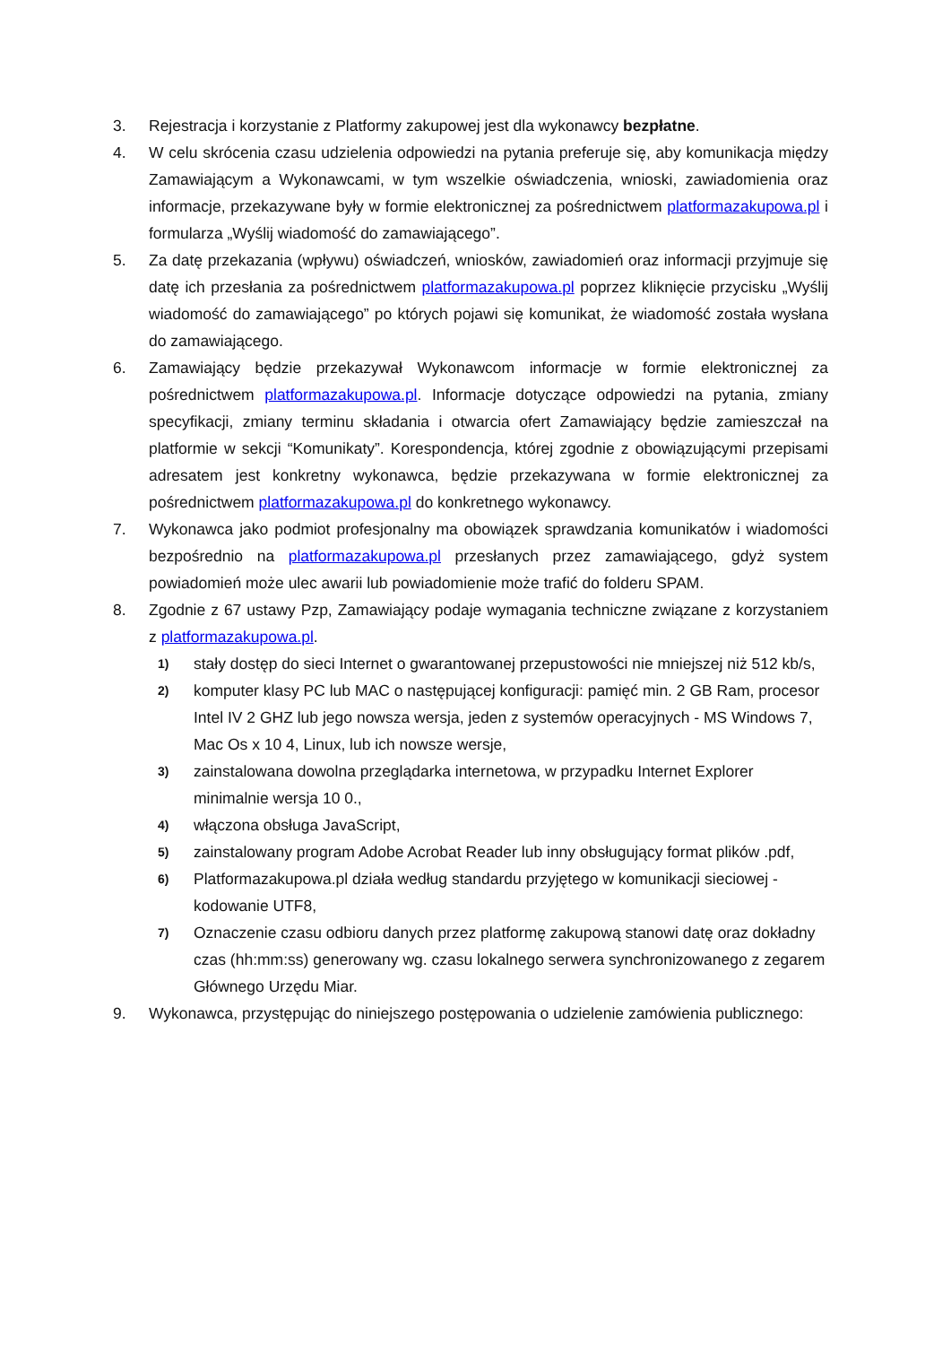3. Rejestracja i korzystanie z Platformy zakupowej jest dla wykonawcy bezpłatne.
4. W celu skrócenia czasu udzielenia odpowiedzi na pytania preferuje się, aby komunikacja między Zamawiającym a Wykonawcami, w tym wszelkie oświadczenia, wnioski, zawiadomienia oraz informacje, przekazywane były w formie elektronicznej za pośrednictwem platformazakupowa.pl i formularza „Wyślij wiadomość do zamawiającego”.
5. Za datę przekazania (wpływu) oświadczeń, wniosków, zawiadomień oraz informacji przyjmuje się datę ich przesłania za pośrednictwem platformazakupowa.pl poprzez kliknięcie przycisku „Wyślij wiadomość do zamawiającego” po których pojawi się komunikat, że wiadomość została wysłana do zamawiającego.
6. Zamawiający będzie przekazywał Wykonawcom informacje w formie elektronicznej za pośrednictwem platformazakupowa.pl. Informacje dotyczące odpowiedzi na pytania, zmiany specyfikacji, zmiany terminu składania i otwarcia ofert Zamawiający będzie zamieszczał na platformie w sekcji “Komunikaty”. Korespondencja, której zgodnie z obowiązującymi przepisami adresatem jest konkretny wykonawca, będzie przekazywana w formie elektronicznej za pośrednictwem platformazakupowa.pl do konkretnego wykonawcy.
7. Wykonawca jako podmiot profesjonalny ma obowiązek sprawdzania komunikatów i wiadomości bezpośrednio na platformazakupowa.pl przesłanych przez zamawiającego, gdyż system powiadomień może ulec awarii lub powiadomienie może trafić do folderu SPAM.
8. Zgodnie z 67 ustawy Pzp, Zamawiający podaje wymagania techniczne związane z korzystaniem z platformazakupowa.pl.
1)
stały dostęp do sieci Internet o gwarantowanej przepustowości nie mniejszej niż 512 kb/s,
2)
komputer klasy PC lub MAC o następującej konfiguracji: pamięć min. 2 GB Ram, procesor Intel IV 2 GHZ lub jego nowsza wersja, jeden z systemów operacyjnych - MS Windows 7, Mac Os x 10 4, Linux, lub ich nowsze wersje,
3)
zainstalowana dowolna przeglądarka internetowa, w przypadku Internet Explorer minimalnie wersja 10 0.,
4)
włączona obsługa JavaScript,
5)
zainstalowany program Adobe Acrobat Reader lub inny obsługujący format plików .pdf,
6)
Platformazakupowa.pl działa według standardu przyjętego w komunikacji sieciowej - kodowanie UTF8,
7)
Oznaczenie czasu odbioru danych przez platformę zakupową stanowi datę oraz dokładny czas (hh:mm:ss) generowany wg. czasu lokalnego serwera synchronizowanego z zegarem Głównego Urzędu Miar.
9. Wykonawca, przystępując do niniejszego postępowania o udzielenie zamówienia publicznego: